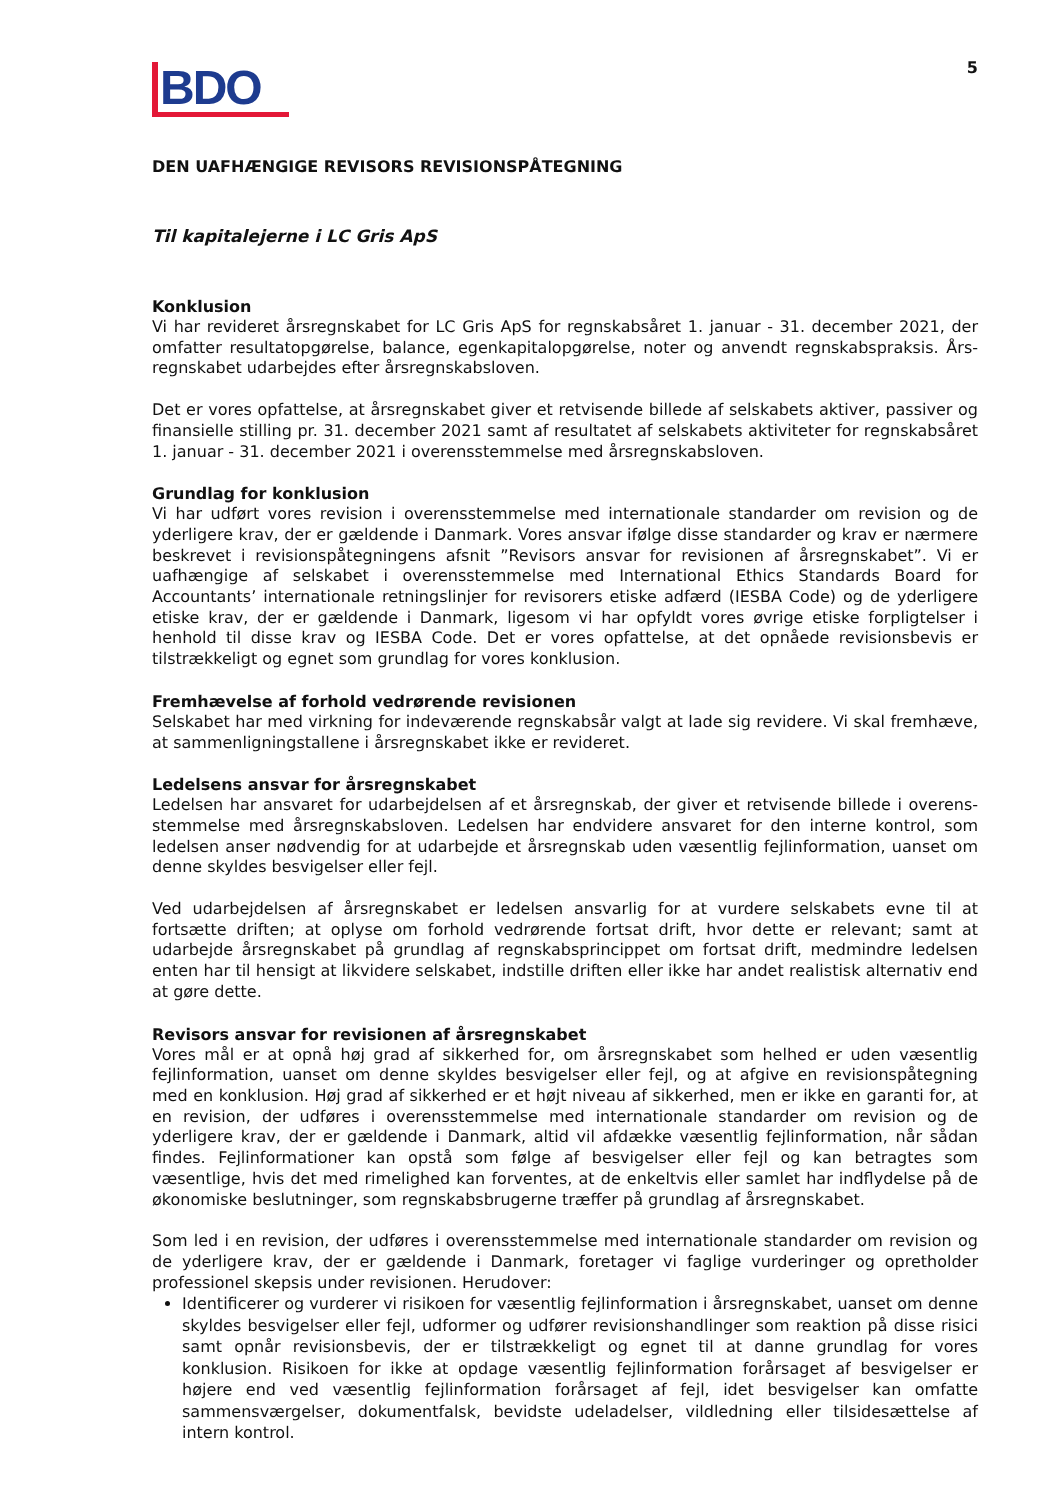BDO
5
DEN UAFHÆNGIGE REVISORS REVISIONSPÅTEGNING
Til kapitalejerne i LC Gris ApS
Konklusion
Vi har revideret årsregnskabet for LC Gris ApS for regnskabsåret 1. januar - 31. december 2021, der omfatter resultatopgørelse, balance, egenkapitalopgørelse, noter og anvendt regnskabspraksis. Års­regnskabet udarbejdes efter årsregnskabsloven.
Det er vores opfattelse, at årsregnskabet giver et retvisende billede af selskabets aktiver, passiver og finansielle stilling pr. 31. december 2021 samt af resultatet af selskabets aktiviteter for regnskabsåret 1. januar - 31. december 2021 i overensstemmelse med årsregnskabsloven.
Grundlag for konklusion
Vi har udført vores revision i overensstemmelse med internationale standarder om revision og de yderligere krav, der er gældende i Danmark. Vores ansvar ifølge disse standarder og krav er nærmere beskrevet i revisionspåtegningens afsnit ”Revisors ansvar for revisionen af årsregnskabet”. Vi er uafhængige af selskabet i overensstemmelse med International Ethics Standards Board for Accountants’ internationale retningslinjer for revisorers etiske adfærd (IESBA Code) og de yderligere etiske krav, der er gældende i Danmark, ligesom vi har opfyldt vores øvrige etiske forpligtelser i henhold til disse krav og IESBA Code. Det er vores opfattelse, at det opnåede revisionsbevis er tilstrækkeligt og egnet som grundlag for vores konklusion.
Fremhævelse af forhold vedrørende revisionen
Selskabet har med virkning for indeværende regnskabsår valgt at lade sig revidere. Vi skal fremhæve, at sammenligningstallene i årsregnskabet ikke er revideret.
Ledelsens ansvar for årsregnskabet
Ledelsen har ansvaret for udarbejdelsen af et årsregnskab, der giver et retvisende billede i overens­stemmelse med årsregnskabsloven. Ledelsen har endvidere ansvaret for den interne kontrol, som ledelsen anser nødvendig for at udarbejde et årsregnskab uden væsentlig fejlinformation, uanset om denne skyldes besvigelser eller fejl.
Ved udarbejdelsen af årsregnskabet er ledelsen ansvarlig for at vurdere selskabets evne til at fortsætte driften; at oplyse om forhold vedrørende fortsat drift, hvor dette er relevant; samt at udarbejde års­regnskabet på grundlag af regnskabsprincippet om fortsat drift, medmindre ledelsen enten har til hensigt at likvidere selskabet, indstille driften eller ikke har andet realistisk alternativ end at gøre dette.
Revisors ansvar for revisionen af årsregnskabet
Vores mål er at opnå høj grad af sikkerhed for, om årsregnskabet som helhed er uden væsentlig fejlinformation, uanset om denne skyldes besvigelser eller fejl, og at afgive en revisionspåtegning med en konklusion. Høj grad af sikkerhed er et højt niveau af sikkerhed, men er ikke en garanti for, at en revision, der udføres i overensstemmelse med internationale standarder om revision og de yderligere krav, der er gældende i Danmark, altid vil afdække væsentlig fejlinformation, når sådan findes. Fejlinformationer kan opstå som følge af besvigelser eller fejl og kan betragtes som væsentlige, hvis det med rimelighed kan forventes, at de enkeltvis eller samlet har indflydelse på de økonomiske beslutninger, som regnskabsbrugerne træffer på grundlag af årsregnskabet.
Som led i en revision, der udføres i overensstemmelse med internationale standarder om revision og de yderligere krav, der er gældende i Danmark, foretager vi faglige vurderinger og opretholder professionel skepsis under revisionen. Herudover:
Identificerer og vurderer vi risikoen for væsentlig fejlinformation i årsregnskabet, uanset om denne skyldes besvigelser eller fejl, udformer og udfører revisionshandlinger som reaktion på disse risici samt opnår revisionsbevis, der er tilstrækkeligt og egnet til at danne grundlag for vores konklusion. Risikoen for ikke at opdage væsentlig fejlinformation forårsaget af besvigelser er højere end ved væsentlig fejlinformation forårsaget af fejl, idet besvigelser kan omfatte sammensværgelser, dokumentfalsk, bevidste udeladelser, vildledning eller tilsidesættelse af intern kontrol.